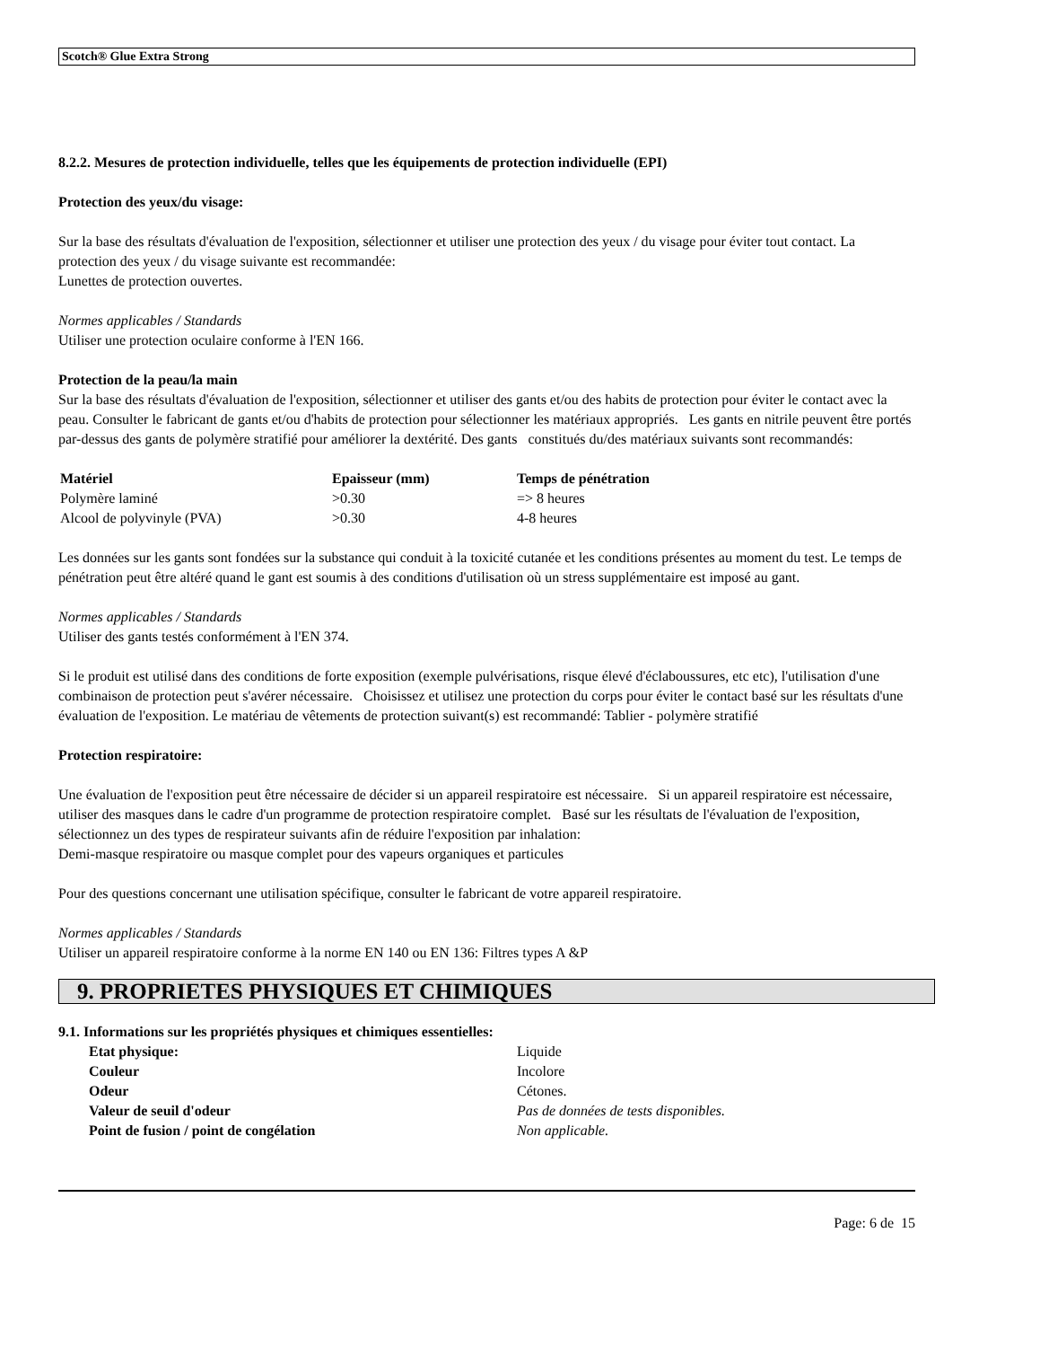Scotch® Glue Extra Strong
8.2.2. Mesures de protection individuelle, telles que les équipements de protection individuelle (EPI)
Protection des yeux/du visage:
Sur la base des résultats d'évaluation de l'exposition, sélectionner et utiliser une protection des yeux / du visage pour éviter tout contact. La protection des yeux / du visage suivante est recommandée:
Lunettes de protection ouvertes.
Normes applicables / Standards
Utiliser une protection oculaire conforme à l'EN 166.
Protection de la peau/la main
Sur la base des résultats d'évaluation de l'exposition, sélectionner et utiliser des gants et/ou des habits de protection pour éviter le contact avec la peau. Consulter le fabricant de gants et/ou d'habits de protection pour sélectionner les matériaux appropriés. Les gants en nitrile peuvent être portés par-dessus des gants de polymère stratifié pour améliorer la dextérité. Des gants constitués du/des matériaux suivants sont recommandés:
| Matériel | Epaisseur (mm) | Temps de pénétration |
| --- | --- | --- |
| Polymère laminé | >0.30 | => 8 heures |
| Alcool de polyvinyle (PVA) | >0.30 | 4-8 heures |
Les données sur les gants sont fondées sur la substance qui conduit à la toxicité cutanée et les conditions présentes au moment du test. Le temps de pénétration peut être altéré quand le gant est soumis à des conditions d'utilisation où un stress supplémentaire est imposé au gant.
Normes applicables / Standards
Utiliser des gants testés conformément à l'EN 374.
Si le produit est utilisé dans des conditions de forte exposition (exemple pulvérisations, risque élevé d'éclaboussures, etc etc), l'utilisation d'une combinaison de protection peut s'avérer nécessaire. Choisissez et utilisez une protection du corps pour éviter le contact basé sur les résultats d'une évaluation de l'exposition. Le matériau de vêtements de protection suivant(s) est recommandé: Tablier - polymère stratifié
Protection respiratoire:
Une évaluation de l'exposition peut être nécessaire de décider si un appareil respiratoire est nécessaire. Si un appareil respiratoire est nécessaire, utiliser des masques dans le cadre d'un programme de protection respiratoire complet. Basé sur les résultats de l'évaluation de l'exposition, sélectionnez un des types de respirateur suivants afin de réduire l'exposition par inhalation:
Demi-masque respiratoire ou masque complet pour des vapeurs organiques et particules
Pour des questions concernant une utilisation spécifique, consulter le fabricant de votre appareil respiratoire.
Normes applicables / Standards
Utiliser un appareil respiratoire conforme à la norme EN 140 ou EN 136: Filtres types A &P
9. PROPRIETES PHYSIQUES ET CHIMIQUES
9.1. Informations sur les propriétés physiques et chimiques essentielles:
| Etat physique: | Liquide |
| Couleur | Incolore |
| Odeur | Cétones. |
| Valeur de seuil d'odeur | Pas de données de tests disponibles. |
| Point de fusion / point de congélation | Non applicable. |
Page: 6 de 15